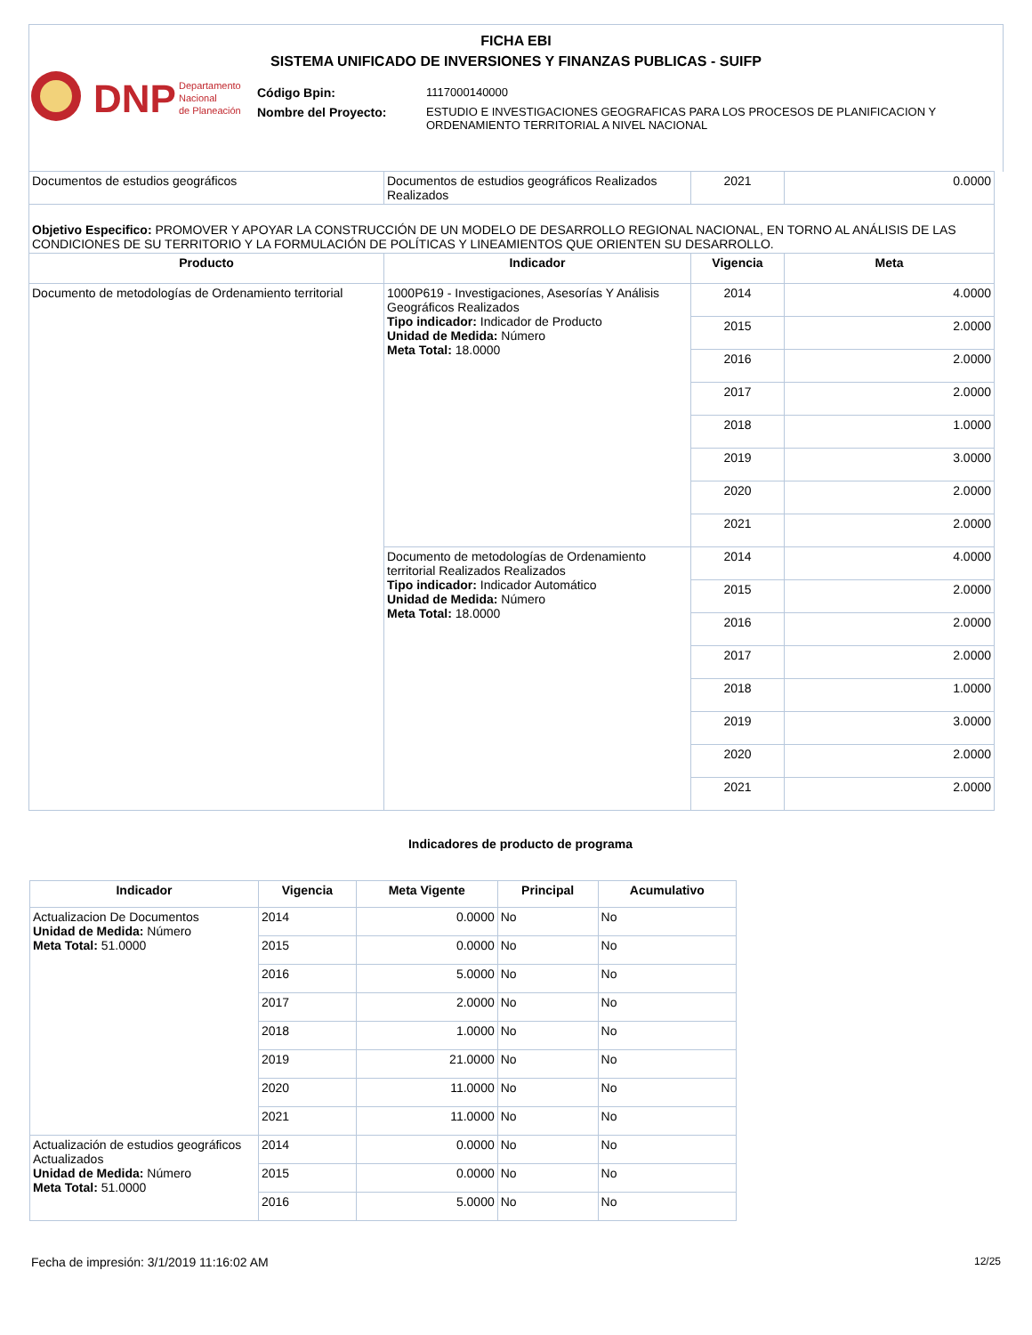FICHA EBI
SISTEMA UNIFICADO DE INVERSIONES Y FINANZAS PUBLICAS - SUIFP
DNP
Departamento
Nacional
de Planeación
| Código Bpin: | 1117000140000 |
| Nombre del Proyecto: | ESTUDIO E INVESTIGACIONES GEOGRAFICAS PARA LOS PROCESOS DE PLANIFICACION Y ORDENAMIENTO TERRITORIAL A NIVEL NACIONAL |
| Documentos de estudios geográficos | Documentos de estudios geográficos Realizados Realizados | 2021 | 0.0000 |
| Objetivo Especifico: PROMOVER Y APOYAR LA CONSTRUCCIÓN DE UN MODELO DE DESARROLLO REGIONAL NACIONAL, EN TORNO AL ANÁLISIS DE LAS CONDICIONES DE SU TERRITORIO Y LA FORMULACIÓN DE POLÍTICAS Y LINEAMIENTOS QUE ORIENTEN SU DESARROLLO. | | | |
| Producto | Indicador | Vigencia | Meta |
| Documento de metodologías de Ordenamiento territorial | 1000P619 - Investigaciones, Asesorías Y Análisis Geográficos Realizados Tipo indicador: Indicador de Producto Unidad de Medida: Número Meta Total: 18.0000 | 2014 | 4.0000 |
| | | 2015 | 2.0000 |
| | | 2016 | 2.0000 |
| | | 2017 | 2.0000 |
| | | 2018 | 1.0000 |
| | | 2019 | 3.0000 |
| | | 2020 | 2.0000 |
| | | 2021 | 2.0000 |
| | Documento de metodologías de Ordenamiento territorial Realizados Realizados Tipo indicador: Indicador Automático Unidad de Medida: Número Meta Total: 18.0000 | 2014 | 4.0000 |
| | | 2015 | 2.0000 |
| | | 2016 | 2.0000 |
| | | 2017 | 2.0000 |
| | | 2018 | 1.0000 |
| | | 2019 | 3.0000 |
| | | 2020 | 2.0000 |
| | | 2021 | 2.0000 |
Indicadores de producto de programa
| Indicador | Vigencia | Meta Vigente | Principal | Acumulativo |
| --- | --- | --- | --- | --- |
| Actualizacion De Documentos Unidad de Medida: Número Meta Total: 51.0000 | 2014 | 0.0000 | No | No |
| | 2015 | 0.0000 | No | No |
| | 2016 | 5.0000 | No | No |
| | 2017 | 2.0000 | No | No |
| | 2018 | 1.0000 | No | No |
| | 2019 | 21.0000 | No | No |
| | 2020 | 11.0000 | No | No |
| | 2021 | 11.0000 | No | No |
| Actualización de estudios geográficos Actualizados Unidad de Medida: Número Meta Total: 51.0000 | 2014 | 0.0000 | No | No |
| | 2015 | 0.0000 | No | No |
| | 2016 | 5.0000 | No | No |
Fecha de impresión: 3/1/2019 11:16:02 AM 12/25